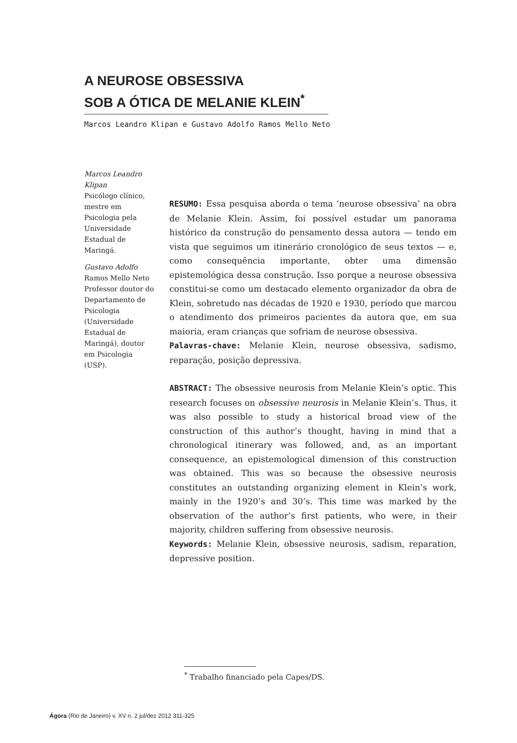A NEUROSE OBSESSIVA
SOB A ÓTICA DE MELANIE KLEIN<sup>*</sup>
Marcos Leandro Klipan e Gustavo Adolfo Ramos Mello Neto
Marcos Leandro Klipan
Psicólogo clínico, mestre em Psicologia pela Universidade Estadual de Maringá.
Gustavo Adolfo Ramos Mello Neto
Professor doutor do Departamento de Psicologia (Universidade Estadual de Maringá), doutor em Psicologia (USP).
RESUMO: Essa pesquisa aborda o tema ‘neurose obsessiva’ na obra de Melanie Klein. Assim, foi possível estudar um panorama histórico da construção do pensamento dessa autora — tendo em vista que seguimos um itinerário cronológico de seus textos — e, como consequência importante, obter uma dimensão epistemológica dessa construção. Isso porque a neurose obsessiva constitui-se como um destacado elemento organizador da obra de Klein, sobretudo nas décadas de 1920 e 1930, período que marcou o atendimento dos primeiros pacientes da autora que, em sua maioria, eram crianças que sofriam de neurose obsessiva.
Palavras-chave: Melanie Klein, neurose obsessiva, sadismo, reparação, posição depressiva.
ABSTRACT: The obsessive neurosis from Melanie Klein’s optic. This research focuses on obsessive neurosis in Melanie Klein’s. Thus, it was also possible to study a historical broad view of the construction of this author’s thought, having in mind that a chronological itinerary was followed, and, as an important consequence, an epistemological dimension of this construction was obtained. This was so because the obsessive neurosis constitutes an outstanding organizing element in Klein’s work, mainly in the 1920’s and 30’s. This time was marked by the observation of the author’s first patients, who were, in their majority, children suffering from obsessive neurosis.
Keywords: Melanie Klein, obsessive neurosis, sadism, reparation, depressive position.
<sup>*</sup> Trabalho financiado pela Capes/DS.
Ágora (Rio de Janeiro) v. XV n. 2 jul/dez 2012 311-325